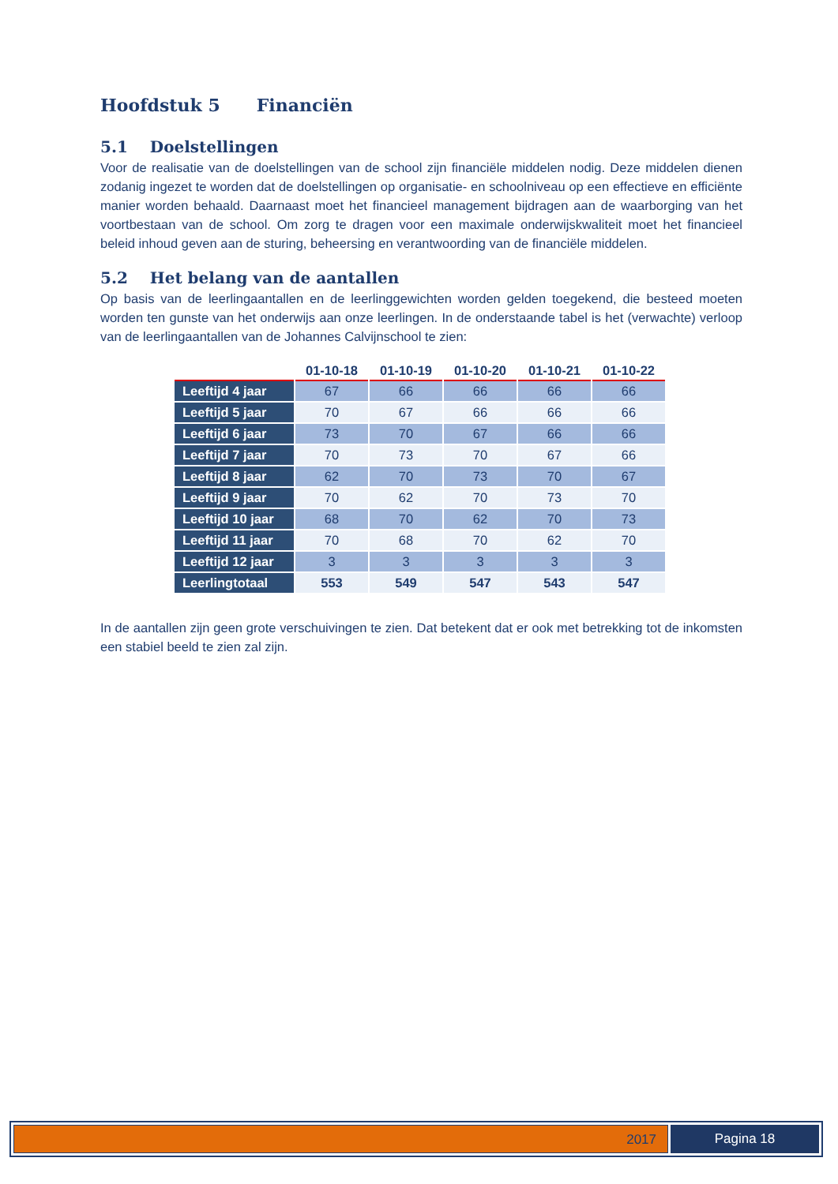Hoofdstuk 5 Financiën
5.1 Doelstellingen
Voor de realisatie van de doelstellingen van de school zijn financiële middelen nodig. Deze middelen dienen zodanig ingezet te worden dat de doelstellingen op organisatie- en schoolniveau op een effectieve en efficiënte manier worden behaald. Daarnaast moet het financieel management bijdragen aan de waarborging van het voortbestaan van de school. Om zorg te dragen voor een maximale onderwijskwaliteit moet het financieel beleid inhoud geven aan de sturing, beheersing en verantwoording van de financiële middelen.
5.2 Het belang van de aantallen
Op basis van de leerlingaantallen en de leerlinggewichten worden gelden toegekend, die besteed moeten worden ten gunste van het onderwijs aan onze leerlingen. In de onderstaande tabel is het (verwachte) verloop van de leerlingaantallen van de Johannes Calvijnschool te zien:
| | 01-10-18 | 01-10-19 | 01-10-20 | 01-10-21 | 01-10-22 |
| --- | --- | --- | --- | --- | --- |
| Leeftijd 4 jaar | 67 | 66 | 66 | 66 | 66 |
| Leeftijd 5 jaar | 70 | 67 | 66 | 66 | 66 |
| Leeftijd 6 jaar | 73 | 70 | 67 | 66 | 66 |
| Leeftijd 7 jaar | 70 | 73 | 70 | 67 | 66 |
| Leeftijd 8 jaar | 62 | 70 | 73 | 70 | 67 |
| Leeftijd 9 jaar | 70 | 62 | 70 | 73 | 70 |
| Leeftijd 10 jaar | 68 | 70 | 62 | 70 | 73 |
| Leeftijd 11 jaar | 70 | 68 | 70 | 62 | 70 |
| Leeftijd 12 jaar | 3 | 3 | 3 | 3 | 3 |
| Leerlingtotaal | 553 | 549 | 547 | 543 | 547 |
In de aantallen zijn geen grote verschuivingen te zien. Dat betekent dat er ook met betrekking tot de inkomsten een stabiel beeld te zien zal zijn.
2017 Pagina 18